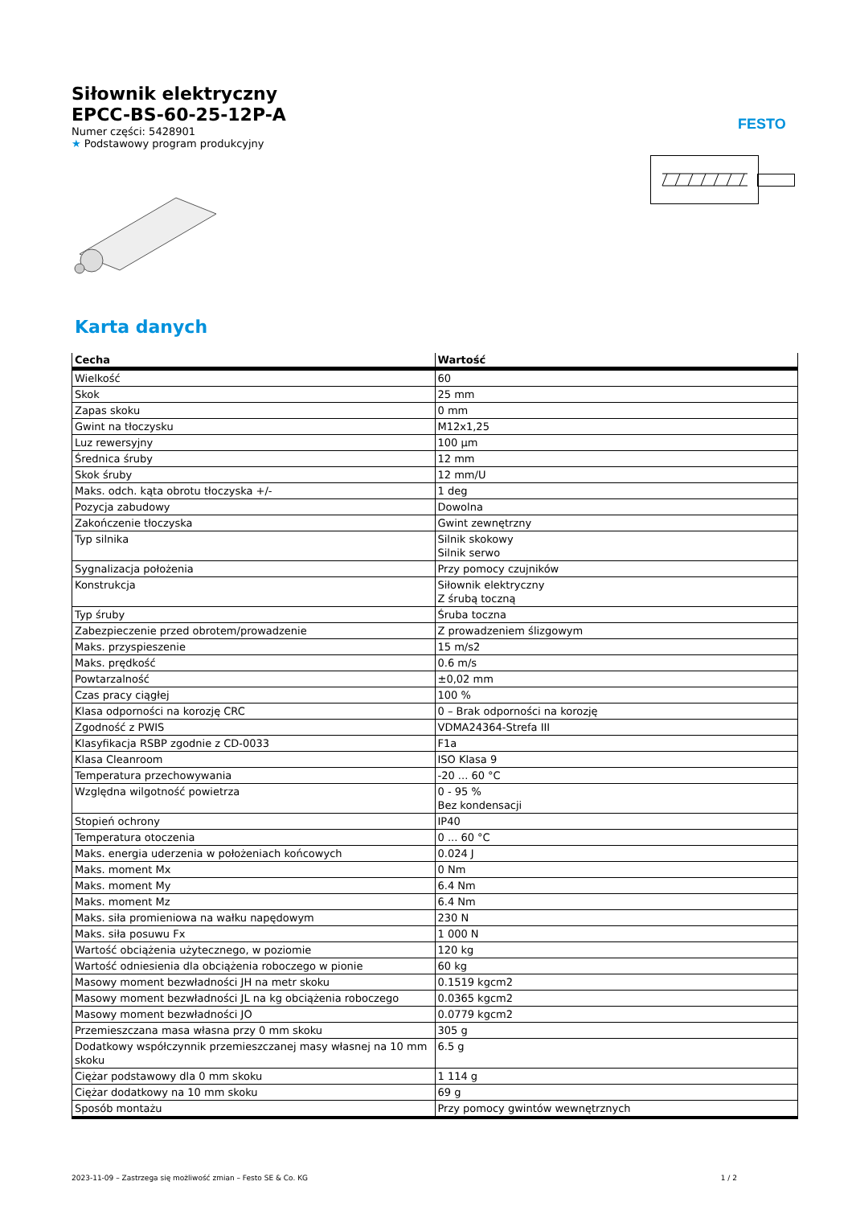FESTO
Siłownik elektryczny
EPCC-BS-60-25-12P-A
Numer części: 5428901
★ Podstawowy program produkcyjny
Karta danych
| Cecha | Wartość |
| --- | --- |
| Wielkość | 60 |
| Skok | 25 mm |
| Zapas skoku | 0 mm |
| Gwint na tłoczysku | M12x1,25 |
| Luz rewersyjny | 100 µm |
| Średnica śruby | 12 mm |
| Skok śruby | 12 mm/U |
| Maks. odch. kąta obrotu tłoczyska +/- | 1 deg |
| Pozycja zabudowy | Dowolna |
| Zakończenie tłoczyska | Gwint zewnętrzny |
| Typ silnika | Silnik skokowy Silnik serwo |
| Sygnalizacja położenia | Przy pomocy czujników |
| Konstrukcja | Siłownik elektryczny Z śrubą toczną |
| Typ śruby | Śruba toczna |
| Zabezpieczenie przed obrotem/prowadzenie | Z prowadzeniem ślizgowym |
| Maks. przyspieszenie | 15 m/s2 |
| Maks. prędkość | 0.6 m/s |
| Powtarzalność | ±0,02 mm |
| Czas pracy ciągłej | 100 % |
| Klasa odporności na korozję CRC | 0 – Brak odporności na korozję |
| Zgodność z PWIS | VDMA24364-Strefa III |
| Klasyfikacja RSBP zgodnie z CD-0033 | F1a |
| Klasa Cleanroom | ISO Klasa 9 |
| Temperatura przechowywania | -20 ... 60 °C |
| Względna wilgotność powietrza | 0 - 95 % Bez kondensacji |
| Stopień ochrony | IP40 |
| Temperatura otoczenia | 0 ... 60 °C |
| Maks. energia uderzenia w położeniach końcowych | 0.024 J |
| Maks. moment Mx | 0 Nm |
| Maks. moment My | 6.4 Nm |
| Maks. moment Mz | 6.4 Nm |
| Maks. siła promieniowa na wałku napędowym | 230 N |
| Maks. siła posuwu Fx | 1 000 N |
| Wartość obciążenia użytecznego, w poziomie | 120 kg |
| Wartość odniesienia dla obciążenia roboczego w pionie | 60 kg |
| Masowy moment bezwładności JH na metr skoku | 0.1519 kgcm2 |
| Masowy moment bezwładności JL na kg obciążenia roboczego | 0.0365 kgcm2 |
| Masowy moment bezwładności JO | 0.0779 kgcm2 |
| Przemieszczana masa własna przy 0 mm skoku | 305 g |
| Dodatkowy współczynnik przemieszczanej masy własnej na 10 mm skoku | 6.5 g |
| Ciężar podstawowy dla 0 mm skoku | 1 114 g |
| Ciężar dodatkowy na 10 mm skoku | 69 g |
| Sposób montażu | Przy pomocy gwintów wewnętrznych |
2023-11-09 – Zastrzega się możliwość zmian – Festo SE & Co. KG 1 / 2